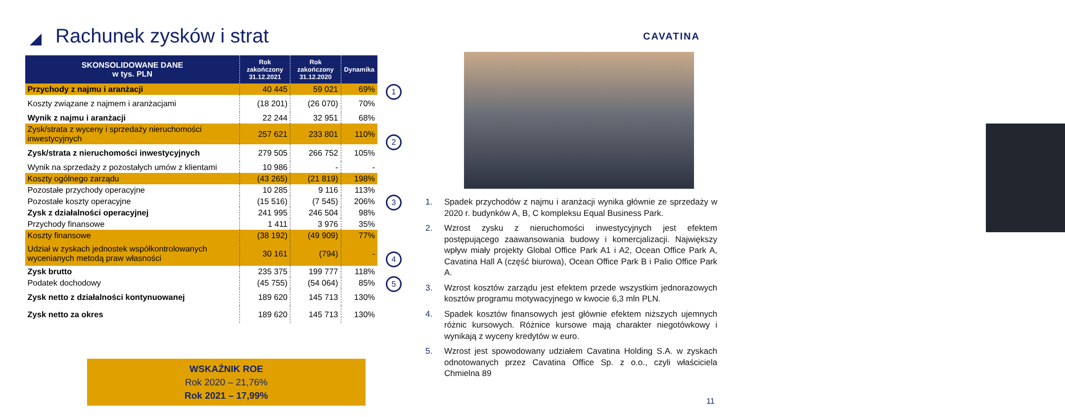Rachunek zysków i strat CAVATINA
| SKONSOLIDOWANE DANE w tys. PLN | Rok zakończony 31.12.2021 | Rok zakończony 31.12.2020 | Dynamika |
| --- | --- | --- | --- |
| Przychody z najmu i aranżacji | 40 445 | 59 021 | 69% |
| Koszty związane z najmem i aranżacjami | (18 201) | (26 070) | 70% |
| Wynik z najmu i aranżacji | 22 244 | 32 951 | 68% |
| Zysk/strata z wyceny i sprzedaży nieruchomości inwestycyjnych | 257 621 | 233 801 | 110% |
| Zysk/strata z nieruchomości inwestycyjnych | 279 505 | 266 752 | 105% |
| Wynik na sprzedaży z pozostałych umów z klientami | 10 986 | - | - |
| Koszty ogólnego zarządu | (43 265) | (21 819) | 198% |
| Pozostałe przychody operacyjne | 10 285 | 9 116 | 113% |
| Pozostałe koszty operacyjne | (15 516) | (7 545) | 206% |
| Zysk z działalności operacyjnej | 241 995 | 246 504 | 98% |
| Przychody finansowe | 1 411 | 3 976 | 35% |
| Koszty finansowe | (38 192) | (49 909) | 77% |
| Udział w zyskach jednostek współkontrolowanych wycenianych metodą praw własności | 30 161 | (794) | - |
| Zysk brutto | 235 375 | 199 777 | 118% |
| Podatek dochodowy | (45 755) | (54 064) | 85% |
| Zysk netto z działalności kontynuowanej | 189 620 | 145 713 | 130% |
| Zysk netto za okres | 189 620 | 145 713 | 130% |
1
2
3
4
5
1. Spadek przychodów z najmu i aranżacji wynika głównie ze sprzedaży w 2020 r. budynków A, B, C kompleksu Equal Business Park.
2. Wzrost zysku z nieruchomości inwestycyjnych jest efektem postępującego zaawansowania budowy i komercjalizacji. Największy wpływ miały projekty Global Office Park A1 i A2, Ocean Office Park A, Cavatina Hall A (część biurowa), Ocean Office Park B i Palio Office Park A.
3. Wzrost kosztów zarządu jest efektem przede wszystkim jednorazowych kosztów programu motywacyjnego w kwocie 6,3 mln PLN.
4. Spadek kosztów finansowych jest głównie efektem niższych ujemnych różnic kursowych. Różnice kursowe mają charakter niegotówkowy i wynikają z wyceny kredytów w euro.
5. Wzrost jest spowodowany udziałem Cavatina Holding S.A. w zyskach odnotowanych przez Cavatina Office Sp. z o.o., czyli właściciela Chmielna 89
WSKAŹNIK ROE
Rok 2020 – 21,76%
Rok 2021 – 17,99%
11